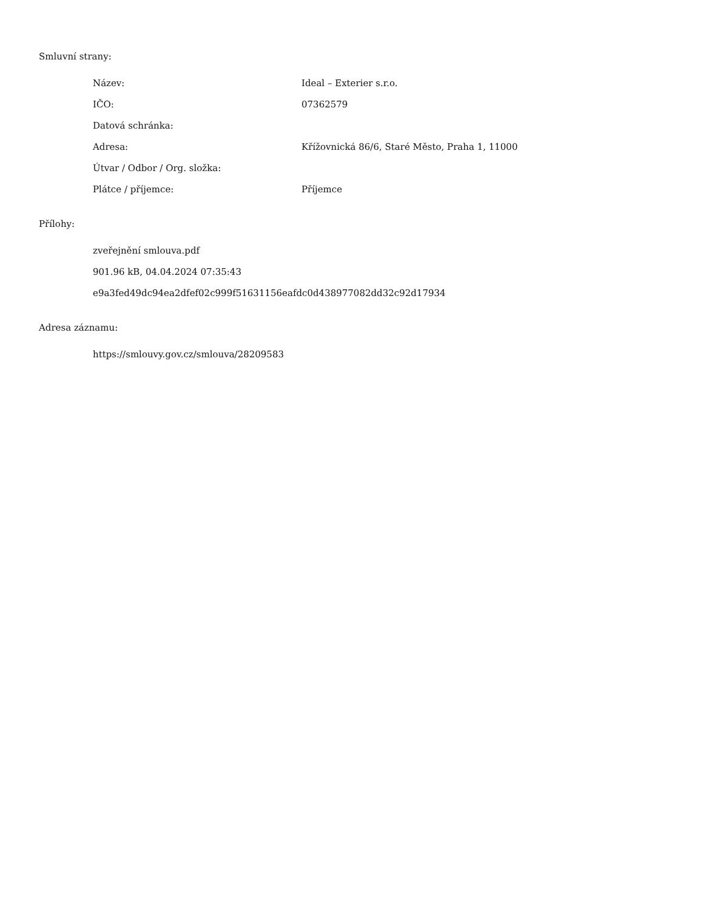Smluvní strany:
| Název: | Ideal – Exterier s.r.o. |
| IČO: | 07362579 |
| Datová schránka: | |
| Adresa: | Křížovnická 86/6, Staré Město, Praha 1, 11000 |
| Útvar / Odbor / Org. složka: | |
| Plátce / příjemce: | Příjemce |
Přílohy:
zveřejnění smlouva.pdf
901.96 kB, 04.04.2024 07:35:43
e9a3fed49dc94ea2dfef02c999f51631156eafdc0d438977082dd32c92d17934
Adresa záznamu:
https://smlouvy.gov.cz/smlouva/28209583